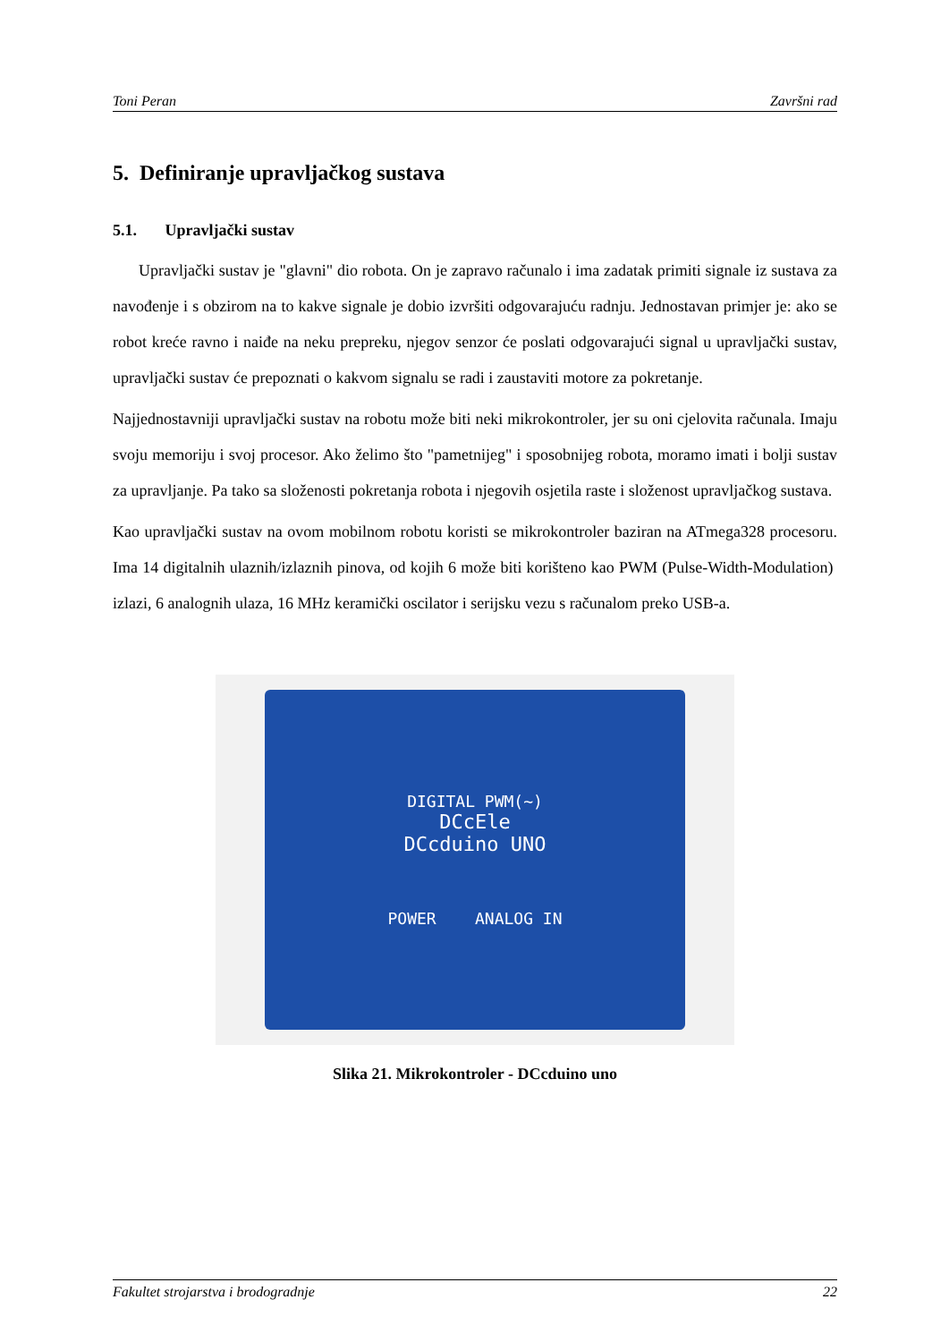Toni Peran Završni rad
5. Definiranje upravljačkog sustava
5.1. Upravljački sustav
Upravljački sustav je "glavni" dio robota. On je zapravo računalo i ima zadatak primiti signale iz sustava za navođenje i s obzirom na to kakve signale je dobio izvršiti odgovarajuću radnju. Jednostavan primjer je: ako se robot kreće ravno i naiđe na neku prepreku, njegov senzor će poslati odgovarajući signal u upravljački sustav, upravljački sustav će prepoznati o kakvom signalu se radi i zaustaviti motore za pokretanje.
Najjednostavniji upravljački sustav na robotu može biti neki mikrokontroler, jer su oni cjelovita računala. Imaju svoju memoriju i svoj procesor. Ako želimo što "pametnijeg" i sposobnijeg robota, moramo imati i bolji sustav za upravljanje. Pa tako sa složenosti pokretanja robota i njegovih osjetila raste i složenost upravljačkog sustava.
Kao upravljački sustav na ovom mobilnom robotu koristi se mikrokontroler baziran na ATmega328 procesoru. Ima 14 digitalnih ulaznih/izlaznih pinova, od kojih 6 može biti korišteno kao PWM (Pulse-Width-Modulation) izlazi, 6 analognih ulaza, 16 MHz keramički oscilator i serijsku vezu s računalom preko USB-a.
DIGITAL PWM(~)
DCcEle
DCcduino UNO
POWER ANALOG IN
Slika 21. Mikrokontroler - DCcduino uno
Fakultet strojarstva i brodogradnje 22